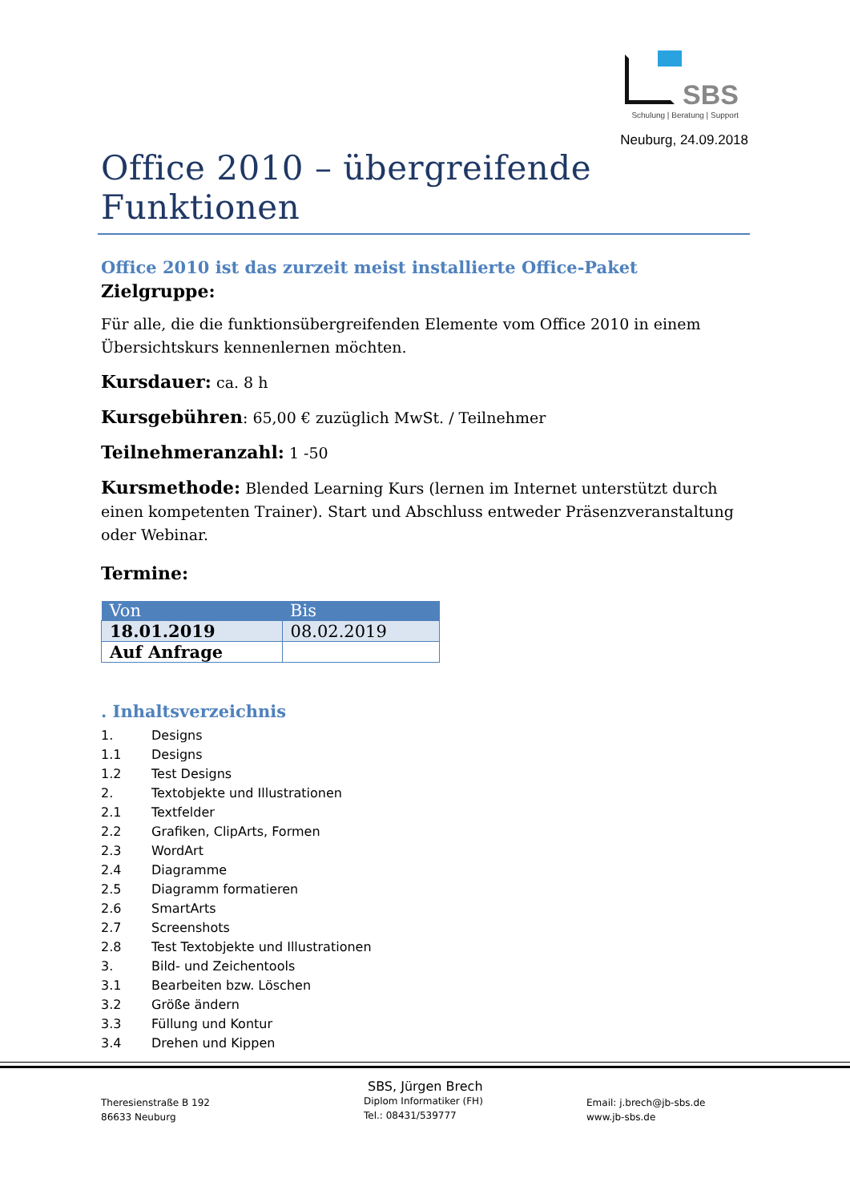SBS
Schulung | Beratung | Support
Neuburg, 24.09.2018
Office 2010 – übergreifende Funktionen
Office 2010 ist das zurzeit meist installierte Office-Paket
Zielgruppe:
Für alle, die die funktionsübergreifenden Elemente vom Office 2010 in einem Übersichtskurs kennenlernen möchten.
Kursdauer: ca. 8 h
Kursgebühren: 65,00 € zuzüglich MwSt. / Teilnehmer
Teilnehmeranzahl: 1 -50
Kursmethode: Blended Learning Kurs (lernen im Internet unterstützt durch einen kompetenten Trainer). Start und Abschluss entweder Präsenzveranstaltung oder Webinar.
Termine:
| Von | Bis |
| --- | --- |
| 18.01.2019 | 08.02.2019 |
| Auf Anfrage | |
. Inhaltsverzeichnis
1. Designs
1.1 Designs
1.2 Test Designs
2. Textobjekte und Illustrationen
2.1 Textfelder
2.2 Grafiken, ClipArts, Formen
2.3 WordArt
2.4 Diagramme
2.5 Diagramm formatieren
2.6 SmartArts
2.7 Screenshots
2.8 Test Textobjekte und Illustrationen
3. Bild- und Zeichentools
3.1 Bearbeiten bzw. Löschen
3.2 Größe ändern
3.3 Füllung und Kontur
3.4 Drehen und Kippen
Theresienstraße B 192
86633 Neuburg
SBS, Jürgen Brech
Diplom Informatiker (FH)
Tel.: 08431/539777
Email: j.brech@jb-sbs.de
www.jb-sbs.de